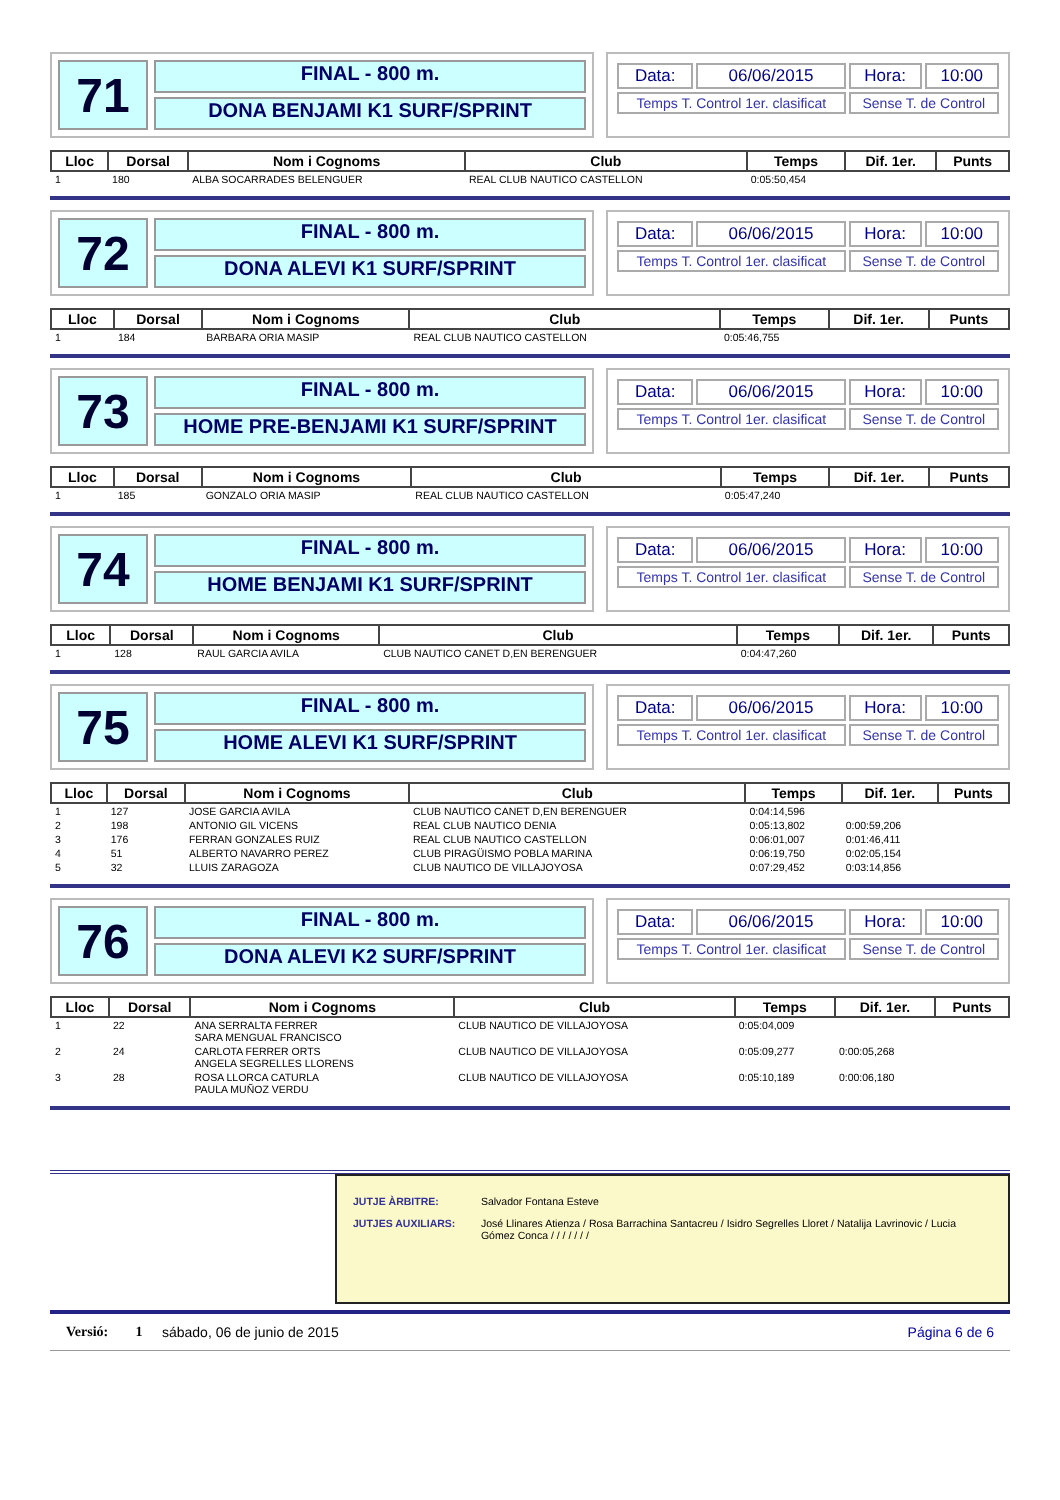71
FINAL - 800 m.
DONA BENJAMI K1 SURF/SPRINT
| Data: | 06/06/2015 | Hora: | 10:00 |
| Temps T. Control 1er. clasificat | | Sense T. de Control | |
| Lloc | Dorsal | Nom i Cognoms | Club | Temps | Dif. 1er. | Punts |
| --- | --- | --- | --- | --- | --- | --- |
| 1 | 180 | ALBA SOCARRADES BELENGUER | REAL CLUB NAUTICO CASTELLON | 0:05:50,454 | | |
72
FINAL - 800 m.
DONA ALEVI K1 SURF/SPRINT
| Data: | 06/06/2015 | Hora: | 10:00 |
| Temps T. Control 1er. clasificat | | Sense T. de Control | |
| Lloc | Dorsal | Nom i Cognoms | Club | Temps | Dif. 1er. | Punts |
| --- | --- | --- | --- | --- | --- | --- |
| 1 | 184 | BARBARA ORIA MASIP | REAL CLUB NAUTICO CASTELLON | 0:05:46,755 | | |
73
FINAL - 800 m.
HOME PRE-BENJAMI K1 SURF/SPRINT
| Data: | 06/06/2015 | Hora: | 10:00 |
| Temps T. Control 1er. clasificat | | Sense T. de Control | |
| Lloc | Dorsal | Nom i Cognoms | Club | Temps | Dif. 1er. | Punts |
| --- | --- | --- | --- | --- | --- | --- |
| 1 | 185 | GONZALO ORIA MASIP | REAL CLUB NAUTICO CASTELLON | 0:05:47,240 | | |
74
FINAL - 800 m.
HOME BENJAMI K1 SURF/SPRINT
| Data: | 06/06/2015 | Hora: | 10:00 |
| Temps T. Control 1er. clasificat | | Sense T. de Control | |
| Lloc | Dorsal | Nom i Cognoms | Club | Temps | Dif. 1er. | Punts |
| --- | --- | --- | --- | --- | --- | --- |
| 1 | 128 | RAUL GARCIA AVILA | CLUB NAUTICO CANET D,EN BERENGUER | 0:04:47,260 | | |
75
FINAL - 800 m.
HOME ALEVI K1 SURF/SPRINT
| Data: | 06/06/2015 | Hora: | 10:00 |
| Temps T. Control 1er. clasificat | | Sense T. de Control | |
| Lloc | Dorsal | Nom i Cognoms | Club | Temps | Dif. 1er. | Punts |
| --- | --- | --- | --- | --- | --- | --- |
| 1 | 127 | JOSE GARCIA AVILA | CLUB NAUTICO CANET D,EN BERENGUER | 0:04:14,596 | | |
| 2 | 198 | ANTONIO GIL VICENS | REAL CLUB NAUTICO DENIA | 0:05:13,802 | 0:00:59,206 | |
| 3 | 176 | FERRAN GONZALES RUIZ | REAL CLUB NAUTICO CASTELLON | 0:06:01,007 | 0:01:46,411 | |
| 4 | 51 | ALBERTO NAVARRO PEREZ | CLUB PIRAGÜISMO POBLA MARINA | 0:06:19,750 | 0:02:05,154 | |
| 5 | 32 | LLUIS ZARAGOZA | CLUB NAUTICO DE VILLAJOYOSA | 0:07:29,452 | 0:03:14,856 | |
76
FINAL - 800 m.
DONA ALEVI K2 SURF/SPRINT
| Data: | 06/06/2015 | Hora: | 10:00 |
| Temps T. Control 1er. clasificat | | Sense T. de Control | |
| Lloc | Dorsal | Nom i Cognoms | Club | Temps | Dif. 1er. | Punts |
| --- | --- | --- | --- | --- | --- | --- |
| 1 | 22 | ANA SERRALTA FERRER SARA MENGUAL FRANCISCO | CLUB NAUTICO DE VILLAJOYOSA | 0:05:04,009 | | |
| 2 | 24 | CARLOTA FERRER ORTS ANGELA SEGRELLES LLORENS | CLUB NAUTICO DE VILLAJOYOSA | 0:05:09,277 | 0:00:05,268 | |
| 3 | 28 | ROSA LLORCA CATURLA PAULA MUÑOZ VERDU | CLUB NAUTICO DE VILLAJOYOSA | 0:05:10,189 | 0:00:06,180 | |
JUTJE ÀRBITRE: Salvador Fontana Esteve
JUTJES AUXILIARS: José Llinares Atienza / Rosa Barrachina Santacreu / Isidro Segrelles Lloret / Natalija Lavrinovic / Lucia Gómez Conca / / / / / / /
Versió: 1 sábado, 06 de junio de 2015 Página 6 de 6